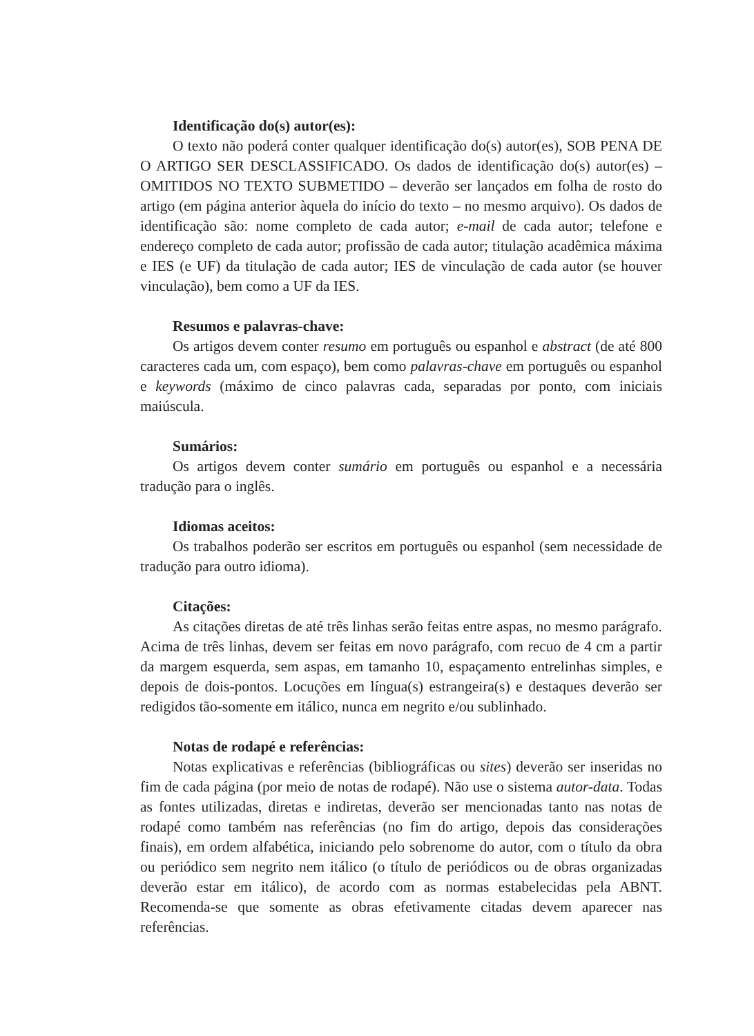Identificação do(s) autor(es):
O texto não poderá conter qualquer identificação do(s) autor(es), SOB PENA DE O ARTIGO SER DESCLASSIFICADO. Os dados de identificação do(s) autor(es) – OMITIDOS NO TEXTO SUBMETIDO – deverão ser lançados em folha de rosto do artigo (em página anterior àquela do início do texto – no mesmo arquivo). Os dados de identificação são: nome completo de cada autor; e-mail de cada autor; telefone e endereço completo de cada autor; profissão de cada autor; titulação acadêmica máxima e IES (e UF) da titulação de cada autor; IES de vinculação de cada autor (se houver vinculação), bem como a UF da IES.
Resumos e palavras-chave:
Os artigos devem conter resumo em português ou espanhol e abstract (de até 800 caracteres cada um, com espaço), bem como palavras-chave em português ou espanhol e keywords (máximo de cinco palavras cada, separadas por ponto, com iniciais maiúscula.
Sumários:
Os artigos devem conter sumário em português ou espanhol e a necessária tradução para o inglês.
Idiomas aceitos:
Os trabalhos poderão ser escritos em português ou espanhol (sem necessidade de tradução para outro idioma).
Citações:
As citações diretas de até três linhas serão feitas entre aspas, no mesmo parágrafo. Acima de três linhas, devem ser feitas em novo parágrafo, com recuo de 4 cm a partir da margem esquerda, sem aspas, em tamanho 10, espaçamento entrelinhas simples, e depois de dois-pontos. Locuções em língua(s) estrangeira(s) e destaques deverão ser redigidos tão-somente em itálico, nunca em negrito e/ou sublinhado.
Notas de rodapé e referências:
Notas explicativas e referências (bibliográficas ou sites) deverão ser inseridas no fim de cada página (por meio de notas de rodapé). Não use o sistema autor-data. Todas as fontes utilizadas, diretas e indiretas, deverão ser mencionadas tanto nas notas de rodapé como também nas referências (no fim do artigo, depois das considerações finais), em ordem alfabética, iniciando pelo sobrenome do autor, com o título da obra ou periódico sem negrito nem itálico (o título de periódicos ou de obras organizadas deverão estar em itálico), de acordo com as normas estabelecidas pela ABNT. Recomenda-se que somente as obras efetivamente citadas devem aparecer nas referências.